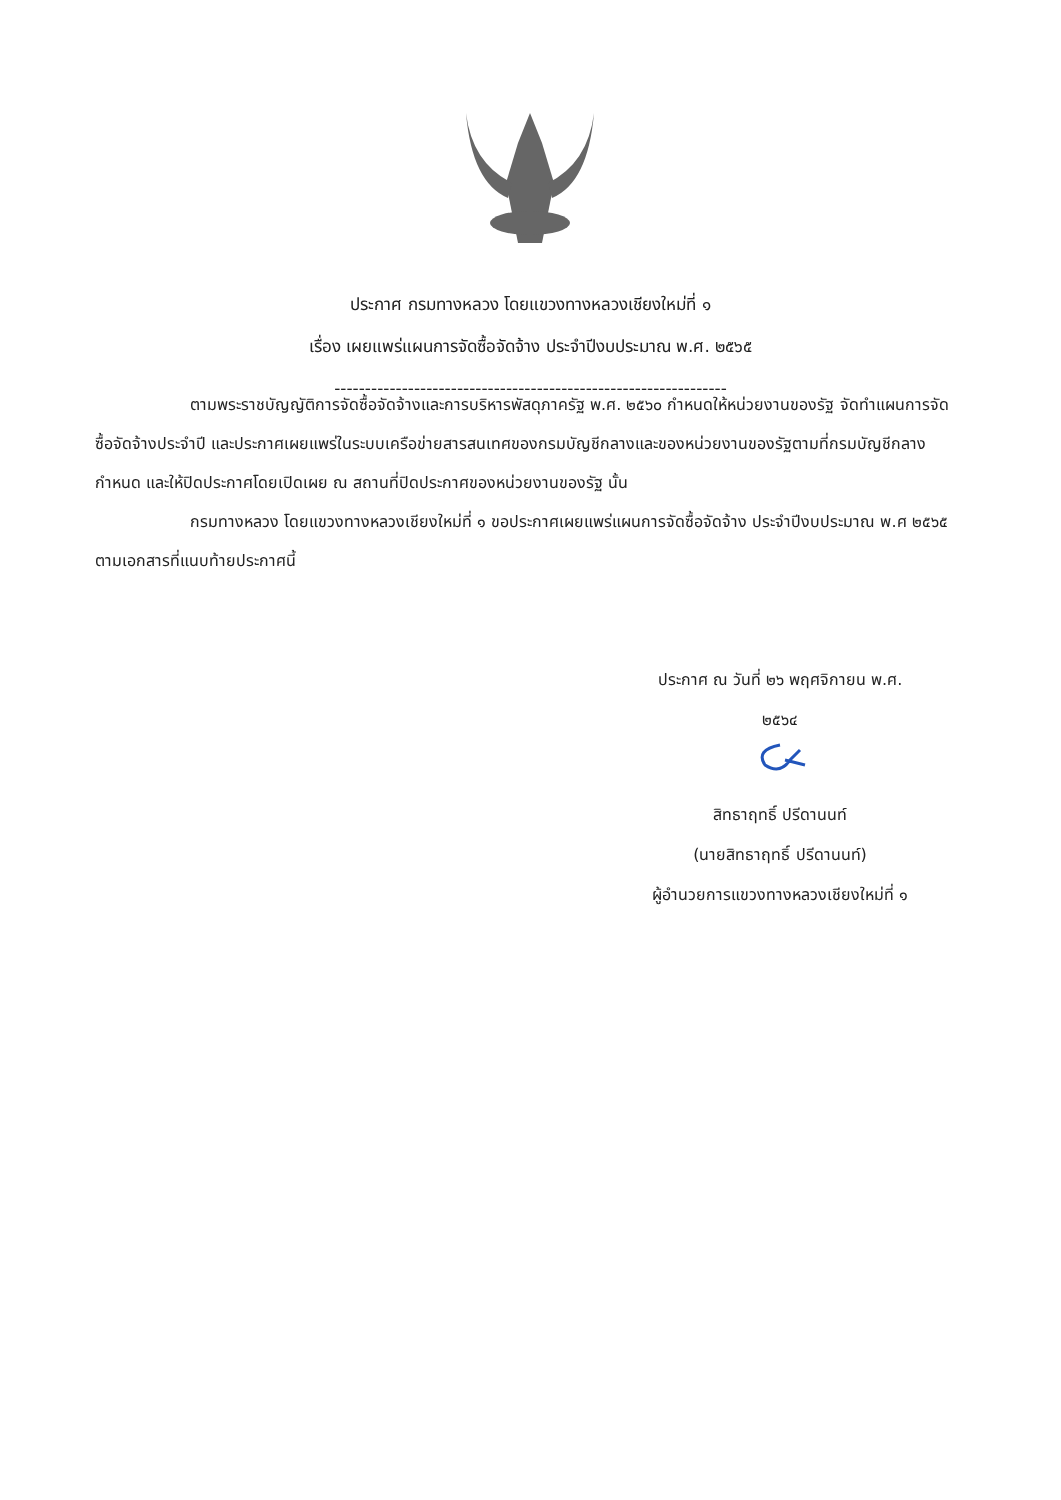ประกาศ กรมทางหลวง โดยแขวงทางหลวงเชียงใหม่ที่ ๑
เรื่อง เผยแพร่แผนการจัดซื้อจัดจ้าง ประจำปีงบประมาณ พ.ศ. ๒๕๖๕
----------------------------------------------------------------
ตามพระราชบัญญัติการจัดซื้อจัดจ้างและการบริหารพัสดุภาครัฐ พ.ศ. ๒๕๖๐ กำหนดให้หน่วยงานของรัฐ จัดทำแผนการจัดซื้อจัดจ้างประจำปี และประกาศเผยแพร่ในระบบเครือข่ายสารสนเทศของกรมบัญชีกลางและของหน่วยงานของรัฐตามที่กรมบัญชีกลางกำหนด และให้ปิดประกาศโดยเปิดเผย ณ สถานที่ปิดประกาศของหน่วยงานของรัฐ นั้น
กรมทางหลวง โดยแขวงทางหลวงเชียงใหม่ที่ ๑ ขอประกาศเผยแพร่แผนการจัดซื้อจัดจ้าง ประจำปีงบประมาณ พ.ศ ๒๕๖๕ ตามเอกสารที่แนบท้ายประกาศนี้
ประกาศ ณ วันที่ ๒๖ พฤศจิกายน พ.ศ.
๒๕๖๔
สิทธาฤทธิ์ ปรีดานนท์
(นายสิทธาฤทธิ์ ปรีดานนท์)
ผู้อำนวยการแขวงทางหลวงเชียงใหม่ที่ ๑